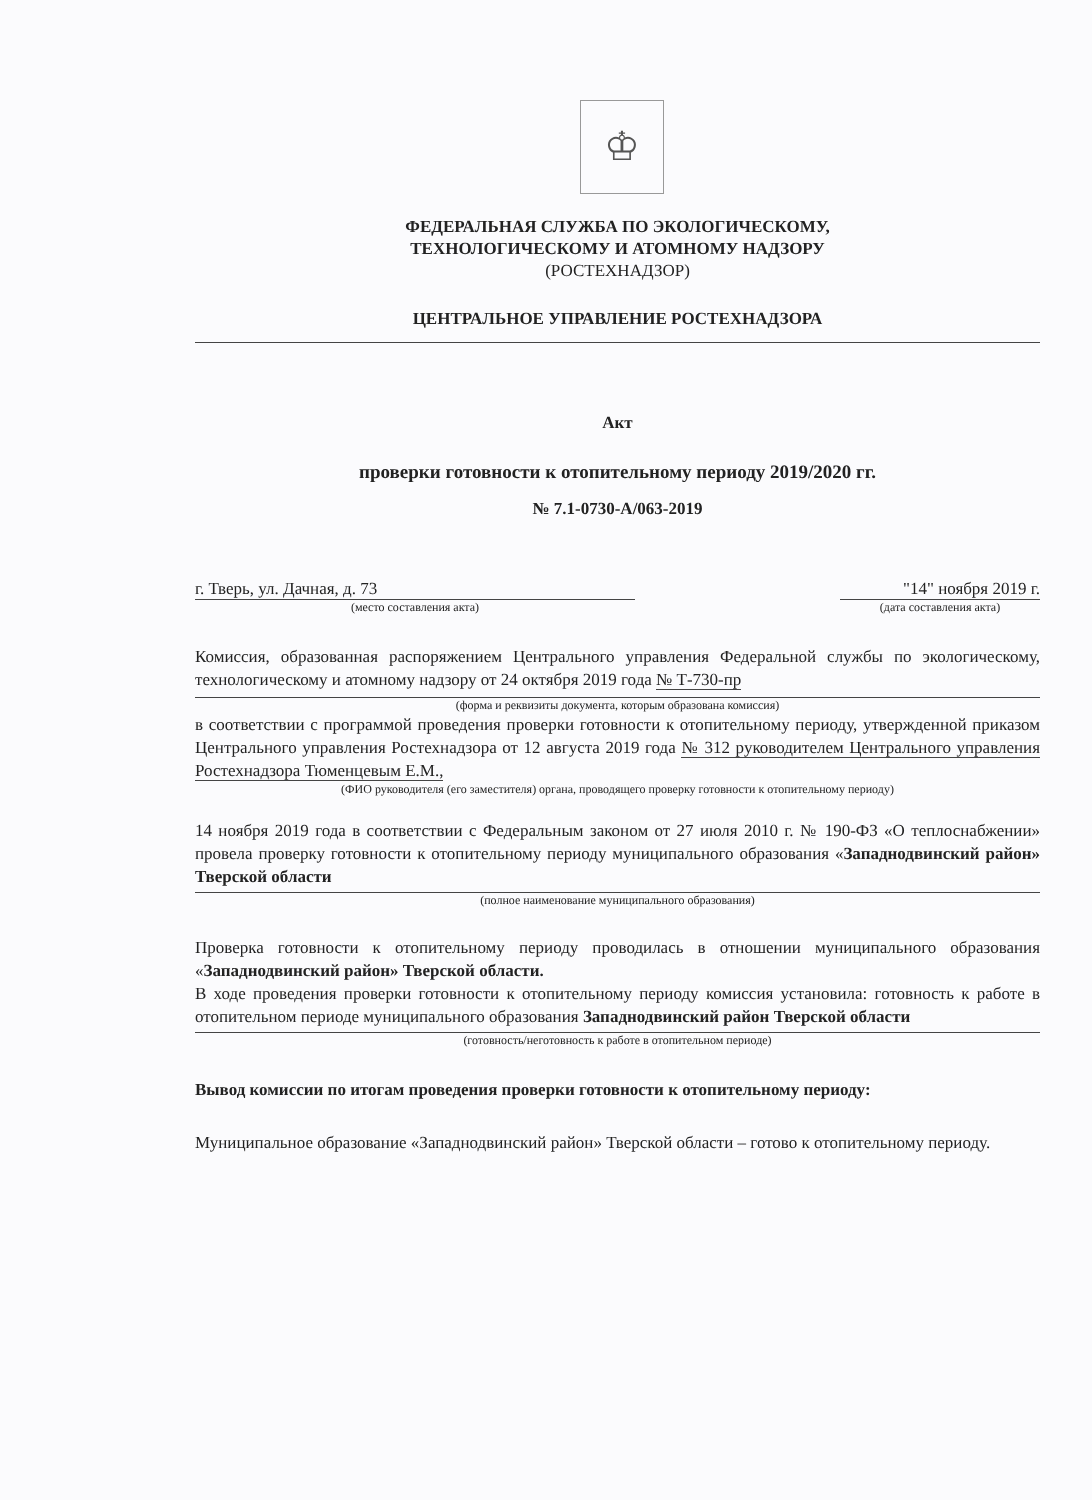♔
ФЕДЕРАЛЬНАЯ СЛУЖБА ПО ЭКОЛОГИЧЕСКОМУ,
ТЕХНОЛОГИЧЕСКОМУ И АТОМНОМУ НАДЗОРУ
(РОСТЕХНАДЗОР)
ЦЕНТРАЛЬНОЕ УПРАВЛЕНИЕ РОСТЕХНАДЗОРА
Акт
проверки готовности к отопительному периоду 2019/2020 гг.
№ 7.1-0730-А/063-2019
г. Тверь, ул. Дачная, д. 73
(место составления акта)
"14" ноября 2019 г.
(дата составления акта)
Комиссия, образованная распоряжением Центрального управления Федеральной службы по экологическому, технологическому и атомному надзору от 24 октября 2019 года № Т-730-пр
(форма и реквизиты документа, которым образована комиссия)
в соответствии с программой проведения проверки готовности к отопительному периоду, утвержденной приказом Центрального управления Ростехнадзора от 12 августа 2019 года № 312 руководителем Центрального управления Ростехнадзора Тюменцевым Е.М.,
(ФИО руководителя (его заместителя) органа, проводящего проверку готовности к отопительному периоду)
14 ноября 2019 года в соответствии с Федеральным законом от 27 июля 2010 г. № 190-ФЗ «О теплоснабжении» провела проверку готовности к отопительному периоду муниципального образования «Западнодвинский район» Тверской области
(полное наименование муниципального образования)
Проверка готовности к отопительному периоду проводилась в отношении муниципального образования «Западнодвинский район» Тверской области.
В ходе проведения проверки готовности к отопительному периоду комиссия установила: готовность к работе в отопительном периоде муниципального образования Западнодвинский район Тверской области
(готовность/неготовность к работе в отопительном периоде)
Вывод комиссии по итогам проведения проверки готовности к отопительному периоду:
Муниципальное образование «Западнодвинский район» Тверской области – готово к отопительному периоду.